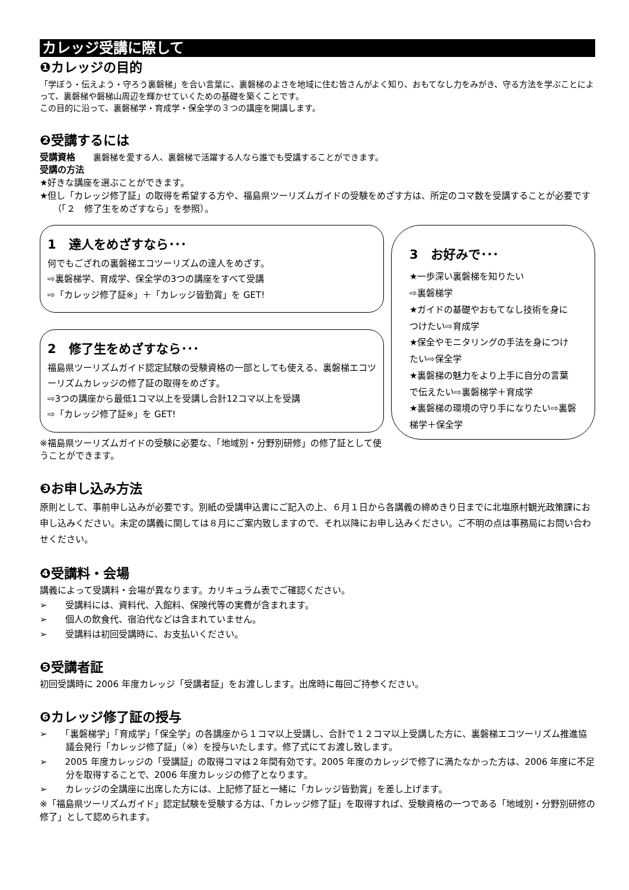カレッジ受講に際して
❶カレッジの目的
「学ぼう・伝えよう・守ろう裏磐梯」を合い言葉に、裏磐梯のよさを地域に住む皆さんがよく知り、おもてなし力をみがき、守る方法を学ぶことによって、裏磐梯や磐梯山周辺を輝かせていくための基礎を築くことです。
この目的に沿って、裏磐梯学・育成学・保全学の３つの講座を開講します。
❷受講するには
受講資格　　裏磐梯を愛する人、裏磐梯で活躍する人なら誰でも受講することができます。
受講の方法
★好きな講座を選ぶことができます。
★但し「カレッジ修了証」の取得を希望する方や、福島県ツーリズムガイドの受験をめざす方は、所定のコマ数を受講することが必要です（「２　修了生をめざすなら」を参照）。
1　達人をめざすなら･･･
何でもござれの裏磐梯エコツーリズムの達人をめざす。
⇨裏磐梯学、育成学、保全学の3つの講座をすべて受講
⇨「カレッジ修了証※」＋「カレッジ皆勤賞」を GET!
2　修了生をめざすなら･･･
福島県ツーリズムガイド認定試験の受験資格の一部としても使える、裏磐梯エコツーリズムカレッジの修了証の取得をめざす。
⇨3つの講座から最低1コマ以上を受講し合計12コマ以上を受講
⇨「カレッジ修了証※」を GET!
※福島県ツーリズムガイドの受験に必要な、「地域別・分野別研修」の修了証として使うことができます。
3　お好みで･･･
★一歩深い裏磐梯を知りたい
⇨裏磐梯学
★ガイドの基礎やおもてなし技術を身につけたい⇨育成学
★保全やモニタリングの手法を身につけたい⇨保全学
★裏磐梯の魅力をより上手に自分の言葉で伝えたい⇨裏磐梯学＋育成学
★裏磐梯の環境の守り手になりたい⇨裏磐梯学＋保全学
❸お申し込み方法
原則として、事前申し込みが必要です。別紙の受講申込書にご記入の上、６月１日から各講義の締めきり日までに北塩原村観光政策課にお申し込みください。未定の講義に関しては８月にご案内致しますので、それ以降にお申し込みください。ご不明の点は事務局にお問い合わせください。
❹受講料・会場
講義によって受講料・会場が異なります。カリキュラム表でご確認ください。
➢　　受講料には、資料代、入館料、保険代等の実費が含まれます。
➢　　個人の飲食代、宿泊代などは含まれていません。
➢　　受講料は初回受講時に、お支払いください。
❺受講者証
初回受講時に 2006 年度カレッジ「受講者証」をお渡しします。出席時に毎回ご持参ください。
❻カレッジ修了証の授与
➢　　「裏磐梯学」「育成学」「保全学」の各講座から１コマ以上受講し、合計で１２コマ以上受講した方に、裏磐梯エコツーリズム推進協議会発行「カレッジ修了証」（※）を授与いたします。修了式にてお渡し致します。
➢　　2005 年度カレッジの「受講証」の取得コマは２年間有効です。2005 年度のカレッジで修了に満たなかった方は、2006 年度に不足分を取得することで、2006 年度カレッジの修了となります。
➢　　カレッジの全講座に出席した方には、上記修了証と一緒に「カレッジ皆勤賞」を差し上げます。
※「福島県ツーリズムガイド」認定試験を受験する方は、「カレッジ修了証」を取得すれば、受験資格の一つである「地域別・分野別研修の修了」として認められます。